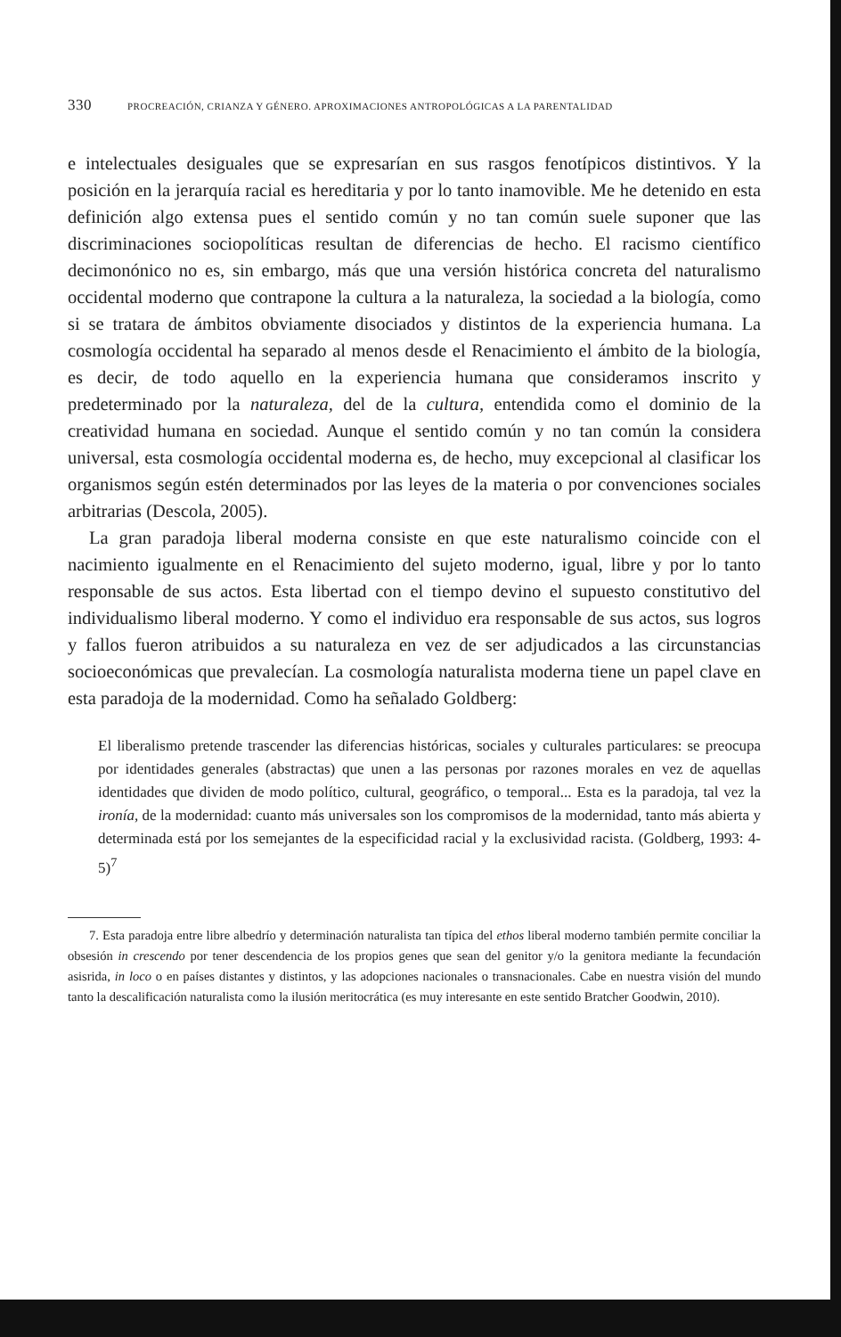330 PROCREACIÓN, CRIANZA Y GÉNERO. APROXIMACIONES ANTROPOLÓGICAS A LA PARENTALIDAD
e intelectuales desiguales que se expresarían en sus rasgos fenotípicos distintivos. Y la posición en la jerarquía racial es hereditaria y por lo tanto inamovible. Me he detenido en esta definición algo extensa pues el sentido común y no tan común suele suponer que las discriminaciones sociopolíticas resultan de diferencias de hecho. El racismo científico decimonónico no es, sin embargo, más que una versión histórica concreta del naturalismo occidental moderno que contrapone la cultura a la naturaleza, la sociedad a la biología, como si se tratara de ámbitos obviamente disociados y distintos de la experiencia humana. La cosmología occidental ha separado al menos desde el Renacimiento el ámbito de la biología, es decir, de todo aquello en la experiencia humana que consideramos inscrito y predeterminado por la naturaleza, del de la cultura, entendida como el dominio de la creatividad humana en sociedad. Aunque el sentido común y no tan común la considera universal, esta cosmología occidental moderna es, de hecho, muy excepcional al clasificar los organismos según estén determinados por las leyes de la materia o por convenciones sociales arbitrarias (Descola, 2005).
La gran paradoja liberal moderna consiste en que este naturalismo coincide con el nacimiento igualmente en el Renacimiento del sujeto moderno, igual, libre y por lo tanto responsable de sus actos. Esta libertad con el tiempo devino el supuesto constitutivo del individualismo liberal moderno. Y como el individuo era responsable de sus actos, sus logros y fallos fueron atribuidos a su naturaleza en vez de ser adjudicados a las circunstancias socioeconómicas que prevalecían. La cosmología naturalista moderna tiene un papel clave en esta paradoja de la modernidad. Como ha señalado Goldberg:
El liberalismo pretende trascender las diferencias históricas, sociales y culturales particulares: se preocupa por identidades generales (abstractas) que unen a las personas por razones morales en vez de aquellas identidades que dividen de modo político, cultural, geográfico, o temporal... Esta es la paradoja, tal vez la ironía, de la modernidad: cuanto más universales son los compromisos de la modernidad, tanto más abierta y determinada está por los semejantes de la especificidad racial y la exclusividad racista. (Goldberg, 1993: 4-5)<sup>7</sup>
7. Esta paradoja entre libre albedrío y determinación naturalista tan típica del ethos liberal moderno también permite conciliar la obsesión in crescendo por tener descendencia de los propios genes que sean del genitor y/o la genitora mediante la fecundación asisrida, in loco o en países distantes y distintos, y las adopciones nacionales o transnacionales. Cabe en nuestra visión del mundo tanto la descalificación naturalista como la ilusión meritocrática (es muy interesante en este sentido Bratcher Goodwin, 2010).